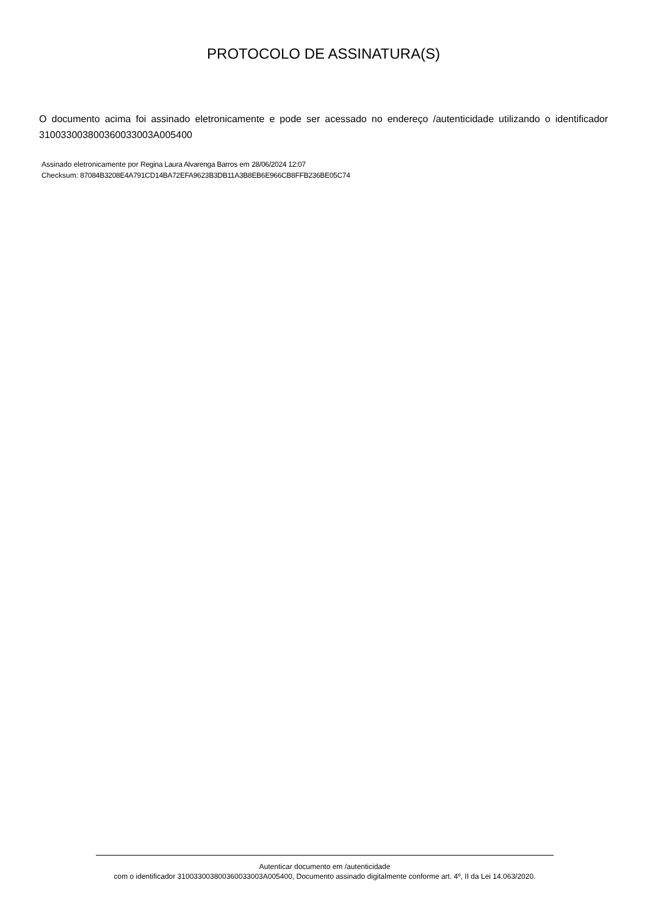PROTOCOLO DE ASSINATURA(S)
O documento acima foi assinado eletronicamente e pode ser acessado no endereço /autenticidade utilizando o identificador 310033003800360033003A005400
Assinado eletronicamente por Regina Laura Alvarenga Barros em 28/06/2024 12:07
Checksum: 87084B3208E4A791CD14BA72EFA9623B3DB11A3B8EB6E966CB8FFB236BE05C74
Autenticar documento em /autenticidade
com o identificador 310033003800360033003A005400, Documento assinado digitalmente conforme art. 4º, II da Lei 14.063/2020.